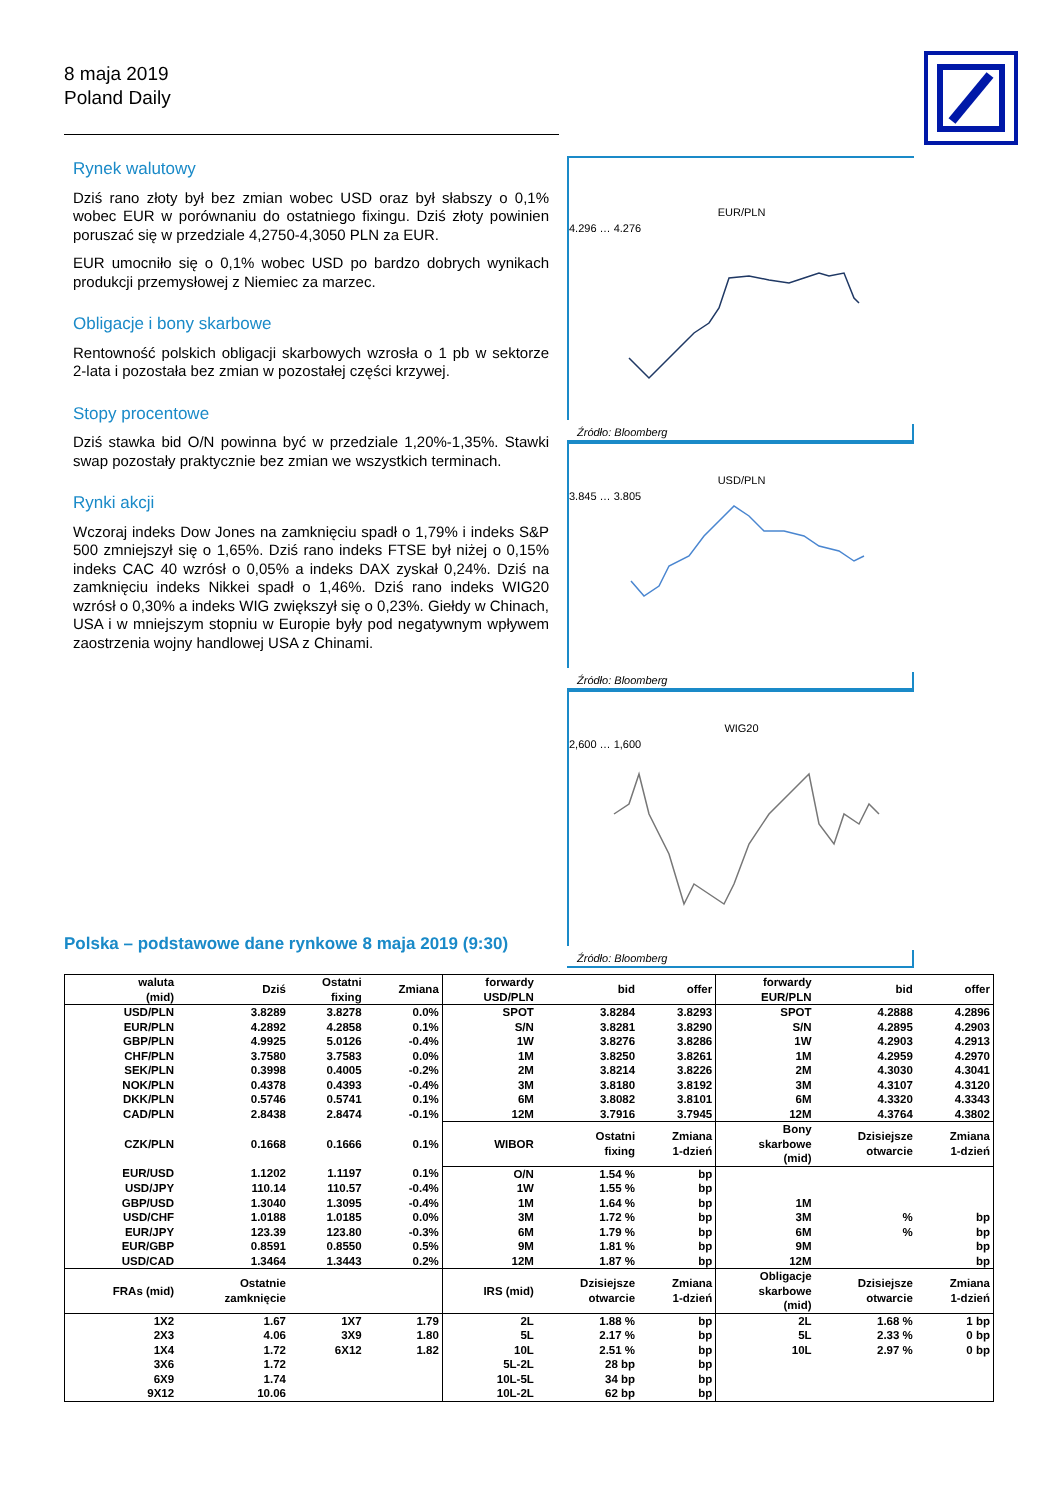8 maja 2019
Poland Daily
Rynek walutowy
Dziś rano złoty był bez zmian wobec USD oraz był słabszy o 0,1% wobec EUR w porównaniu do ostatniego fixingu. Dziś złoty powinien poruszać się w przedziale 4,2750-4,3050 PLN za EUR.
EUR umocniło się o 0,1% wobec USD po bardzo dobrych wynikach produkcji przemysłowej z Niemiec za marzec.
Obligacje i bony skarbowe
Rentowność polskich obligacji skarbowych wzrosła o 1 pb w sektorze 2-lata i pozostała bez zmian w pozostałej części krzywej.
Stopy procentowe
Dziś stawka bid O/N powinna być w przedziale 1,20%-1,35%. Stawki swap pozostały praktycznie bez zmian we wszystkich terminach.
Rynki akcji
Wczoraj indeks Dow Jones na zamknięciu spadł o 1,79% i indeks S&P 500 zmniejszył się o 1,65%. Dziś rano indeks FTSE był niżej o 0,15% indeks CAC 40 wzrósł o 0,05% a indeks DAX zyskał 0,24%. Dziś na zamknięciu indeks Nikkei spadł o 1,46%. Dziś rano indeks WIG20 wzrósł o 0,30% a indeks WIG zwiększył się o 0,23%. Giełdy w Chinach, USA i w mniejszym stopniu w Europie były pod negatywnym wpływem zaostrzenia wojny handlowej USA z Chinami.
EUR/PLN
4.296 … 4.276
Źródło: Bloomberg
USD/PLN
3.845 … 3.805
Źródło: Bloomberg
WIG20
2,600 … 1,600
Źródło: Bloomberg
Polska – podstawowe dane rynkowe 8 maja 2019 (9:30)
| waluta (mid) | Dziś | Ostatni fixing | Zmiana | forwardy USD/PLN | bid | offer | forwardy EUR/PLN | bid | offer |
| --- | --- | --- | --- | --- | --- | --- | --- | --- | --- |
| USD/PLN | 3.8289 | 3.8278 | 0.0% | SPOT | 3.8284 | 3.8293 | SPOT | 4.2888 | 4.2896 |
| EUR/PLN | 4.2892 | 4.2858 | 0.1% | S/N | 3.8281 | 3.8290 | S/N | 4.2895 | 4.2903 |
| GBP/PLN | 4.9925 | 5.0126 | -0.4% | 1W | 3.8276 | 3.8286 | 1W | 4.2903 | 4.2913 |
| CHF/PLN | 3.7580 | 3.7583 | 0.0% | 1M | 3.8250 | 3.8261 | 1M | 4.2959 | 4.2970 |
| SEK/PLN | 0.3998 | 0.4005 | -0.2% | 2M | 3.8214 | 3.8226 | 2M | 4.3030 | 4.3041 |
| NOK/PLN | 0.4378 | 0.4393 | -0.4% | 3M | 3.8180 | 3.8192 | 3M | 4.3107 | 4.3120 |
| DKK/PLN | 0.5746 | 0.5741 | 0.1% | 6M | 3.8082 | 3.8101 | 6M | 4.3320 | 4.3343 |
| CAD/PLN | 2.8438 | 2.8474 | -0.1% | 12M | 3.7916 | 3.7945 | 12M | 4.3764 | 4.3802 |
| CZK/PLN | 0.1668 | 0.1666 | 0.1% | WIBOR | Ostatni fixing | Zmiana 1-dzień | Bony skarbowe (mid) | Dzisiejsze otwarcie | Zmiana 1-dzień |
| EUR/USD | 1.1202 | 1.1197 | 0.1% | O/N | 1.54 % | bp | | | |
| USD/JPY | 110.14 | 110.57 | -0.4% | 1W | 1.55 % | bp | | | |
| GBP/USD | 1.3040 | 1.3095 | -0.4% | 1M | 1.64 % | bp | 1M | | |
| USD/CHF | 1.0188 | 1.0185 | 0.0% | 3M | 1.72 % | bp | 3M | % | bp |
| EUR/JPY | 123.39 | 123.80 | -0.3% | 6M | 1.79 % | bp | 6M | % | bp |
| EUR/GBP | 0.8591 | 0.8550 | 0.5% | 9M | 1.81 % | bp | 9M | | bp |
| USD/CAD | 1.3464 | 1.3443 | 0.2% | 12M | 1.87 % | bp | 12M | | bp |
| FRAs (mid) | Ostatnie zamknięcie | | | IRS (mid) | Dzisiejsze otwarcie | Zmiana 1-dzień | Obligacje skarbowe (mid) | Dzisiejsze otwarcie | Zmiana 1-dzień |
| 1X2 | 1.67 | 1X7 | 1.79 | 2L | 1.88 % | bp | 2L | 1.68 % | 1 bp |
| 2X3 | 4.06 | 3X9 | 1.80 | 5L | 2.17 % | bp | 5L | 2.33 % | 0 bp |
| 1X4 | 1.72 | 6X12 | 1.82 | 10L | 2.51 % | bp | 10L | 2.97 % | 0 bp |
| 3X6 | 1.72 | | | 5L-2L | 28 bp | bp | | | |
| 6X9 | 1.74 | | | 10L-5L | 34 bp | bp | | | |
| 9X12 | 10.06 | | | 10L-2L | 62 bp | bp | | | |